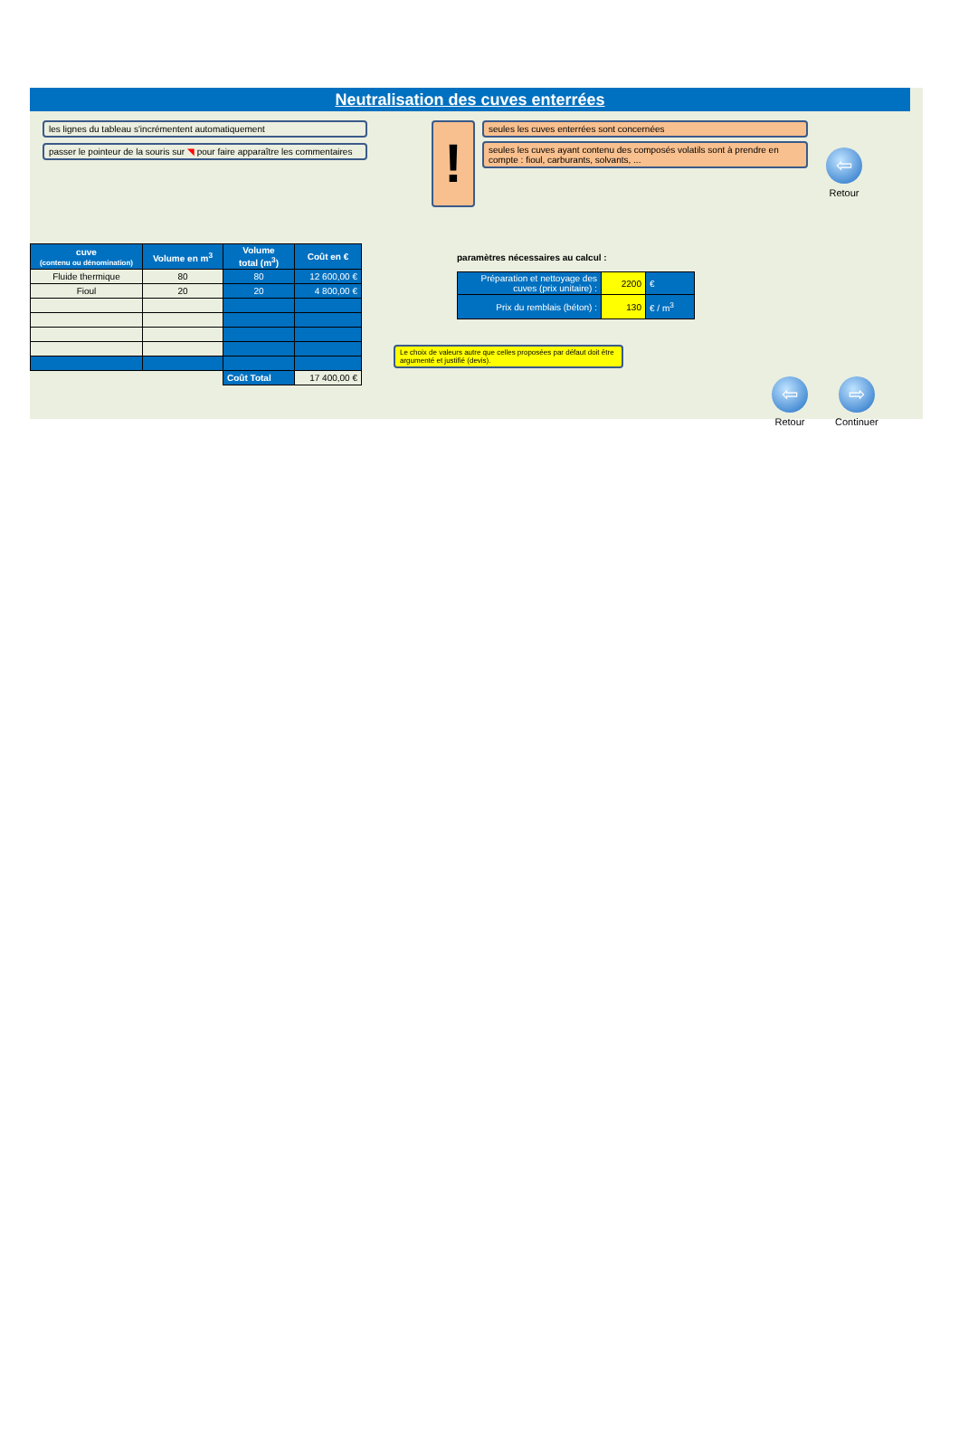Neutralisation des cuves enterrées
les lignes du tableau s'incrémentent automatiquement
passer le pointeur de la souris sur ◥ pour faire apparaître les commentaires
!
seules les cuves enterrées sont concernées
seules les cuves ayant contenu des composés volatils sont à prendre en compte : fioul, carburants, solvants, ...
⇦
Retour
| cuve (contenu ou dénomination) | Volume en m<sup>3</sup> | Volume total (m<sup>3</sup>) | Coût en € |
| --- | --- | --- | --- |
| Fluide thermique | 80 | 80 | 12 600,00 € |
| Fioul | 20 | 20 | 4 800,00 € |
| | | Coût Total | 17 400,00 € |
paramètres nécessaires au calcul :
| Préparation et nettoyage des cuves (prix unitaire) : | 2200 | € |
| Prix du remblais (béton) : | 130 | € / m<sup>3</sup> |
Le choix de valeurs autre que celles proposées par défaut doit être argumenté et justifié (devis).
⇦
Retour
⇨
Continuer